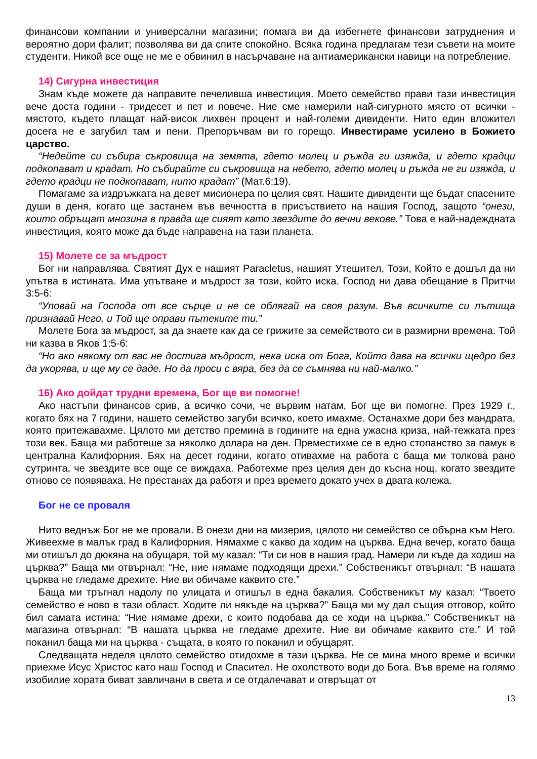финансови компании и универсални магазини; помага ви да избегнете финансови затруднения и вероятно дори фалит; позволява ви да спите спокойно. Всяка година предлагам тези съвети на моите студенти. Никой все още не ме е обвинил в насърчаване на антиамерикански навици на потребление.
14) Сигурна инвестиция
Знам къде можете да направите печеливша инвестиция. Моето семейство прави тази инвестиция вече доста години - тридесет и пет и повече. Ние сме намерили най-сигурното място от всички - мястото, където плащат най-висок лихвен процент и най-големи дивиденти. Нито един вложител досега не е загубил там и пени. Препоръчвам ви го горещо. Инвестираме усилено в Божието царство.
“Недейте си събира съкровища на земята, гдето молец и ръжда ги изяжда, и гдето крадци подкопават и крадат. Но събирайте си съкровища на небето, гдето молец и ръжда не ги изяжда, и гдето крадци не подкопават, нито крадат” (Мат.6:19).
Помагаме за издръжката на девет мисионера по целия свят. Нашите дивиденти ще бъдат спасените души в деня, когато ще застанем във вечността в присъствието на нашия Господ, защото “онези, които обръщат мнозина в правда ще сияят като звездите до вечни векове.” Това е най-надеждната инвестиция, която може да бъде направена на тази планета.
15) Молете се за мъдрост
Бог ни направлява. Святият Дух е нашият Paracletus, нашият Утешител, Този, Който е дошъл да ни упътва в истината. Има упътване и мъдрост за този, който иска. Господ ни дава обещание в Притчи 3:5-6:
“Уповай на Господа от все сърце и не се облягай на своя разум. Във всичките си пътища признавай Него, и Той ще оправи пътеките ти.”
Молете Бога за мъдрост, за да знаете как да се грижите за семейството си в размирни времена. Той ни казва в Яков 1:5-6:
“Но ако някому от вас не достига мъдрост, нека иска от Бога, Който дава на всички щедро без да укорява, и ще му се даде. Но да проси с вяра, без да се съмнява ни най-малко.”
16) Ако дойдат трудни времена, Бог ще ви помогне!
Ако настъпи финансов срив, а всичко сочи, че вървим натам, Бог ще ви помогне. През 1929 г., когато бях на 7 години, нашето семейство загуби всичко, което имахме. Останахме дори без мандрата, която притежавахме. Цялото ми детство премина в годините на една ужасна криза, най-тежката през този век. Баща ми работеше за няколко долара на ден. Преместихме се в едно стопанство за памук в централна Калифорния. Бях на десет години, когато отивахме на работа с баща ми толкова рано сутринта, че звездите все още се виждаха. Работехме през целия ден до късна нощ, когато звездите отново се появяваха. Не престанах да работя и през времето докато учех в двата колежа.
Бог не се проваля
Нито веднъж Бог не ме провали. В онези дни на мизерия, цялото ни семейство се обърна към Него. Живеехме в малък град в Калифорния. Нямахме с какво да ходим на църква. Една вечер, когато баща ми отишъл до дюкяна на обущаря, той му казал: “Ти си нов в нашия град. Намери ли къде да ходиш на църква?” Баща ми отвърнал: “Не, ние нямаме подходящи дрехи.” Собственикът отвърнал: “В нашата църква не гледаме дрехите. Ние ви обичаме каквито сте.”
Баща ми тръгнал надолу по улицата и отишъл в една бакалия. Собственикът му казал: “Твоето семейство е ново в тази област. Ходите ли някъде на църква?” Баща ми му дал същия отговор, който бил самата истина: “Ние нямаме дрехи, с които подобава да се ходи на църква.” Собственикът на магазина отвърнал: “В нашата църква не гледаме дрехите. Ние ви обичаме каквито сте.” И той поканил баща ми на църква - същата, в която го поканил и обущарят.
Следващата неделя цялото семейство отидохме в тази църква. Не се мина много време и всички приехме Исус Христос като наш Господ и Спасител. Не охолството води до Бога. Във време на голямо изобилие хората биват завличани в света и се отдалечават и отвръщат от
13